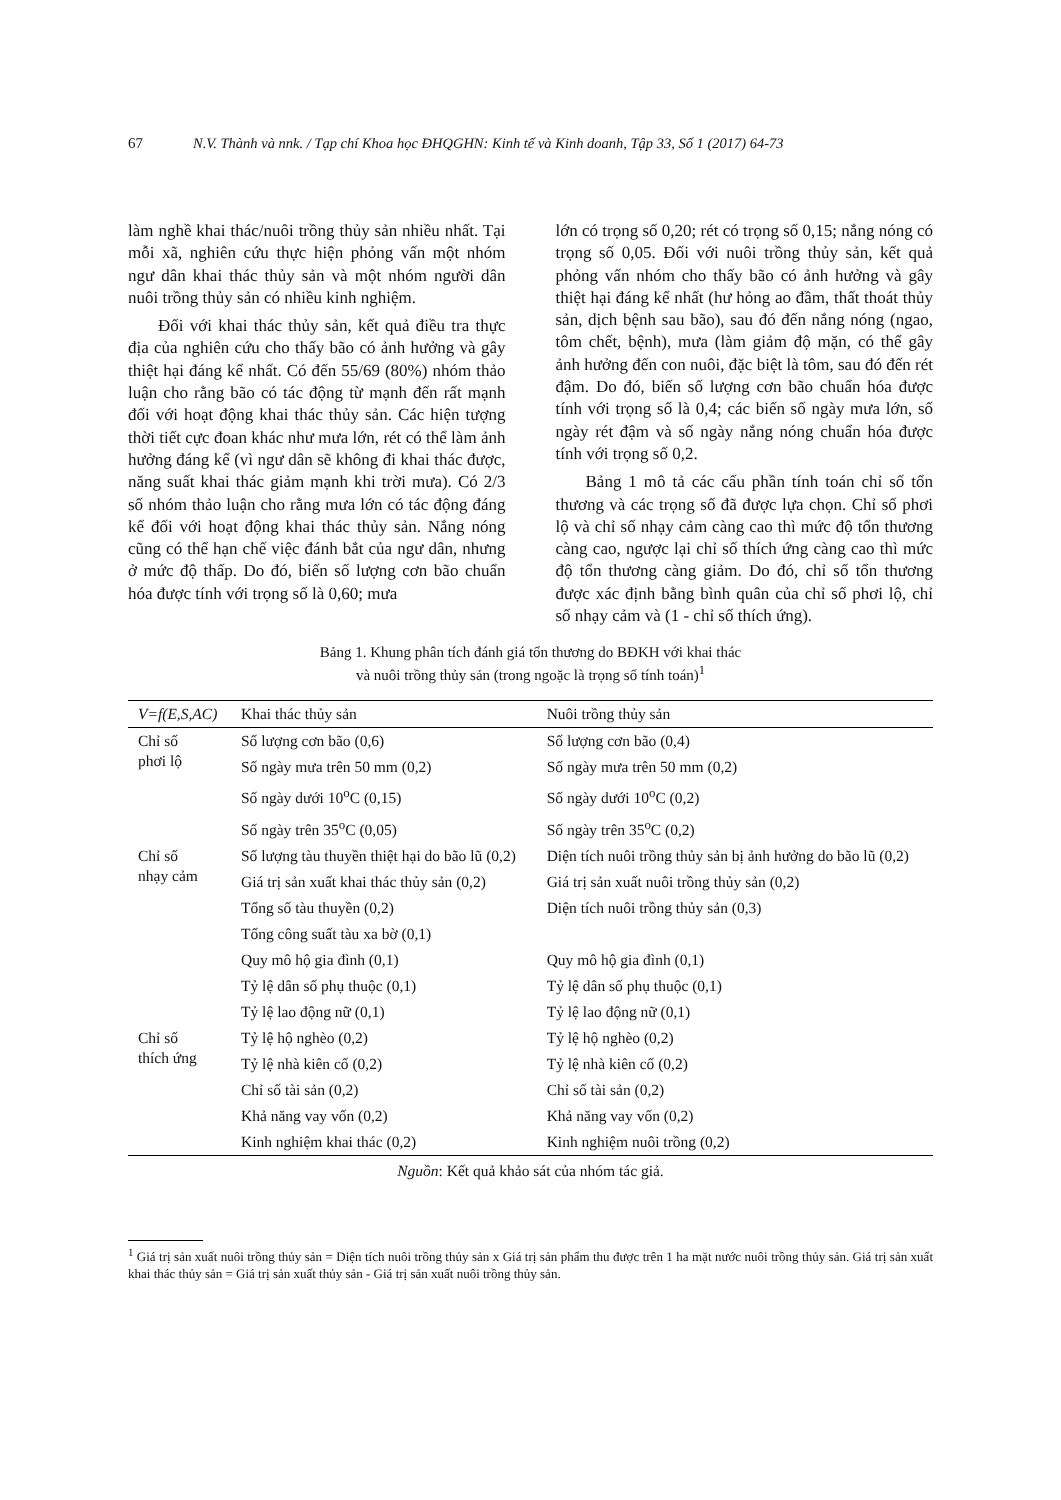67 N.V. Thành và nnk. / Tạp chí Khoa học ĐHQGHN: Kinh tế và Kinh doanh, Tập 33, Số 1 (2017) 64-73
làm nghề khai thác/nuôi trồng thủy sản nhiều nhất. Tại mỗi xã, nghiên cứu thực hiện phỏng vấn một nhóm ngư dân khai thác thủy sản và một nhóm người dân nuôi trồng thủy sản có nhiều kinh nghiệm.
Đối với khai thác thủy sản, kết quả điều tra thực địa của nghiên cứu cho thấy bão có ảnh hưởng và gây thiệt hại đáng kể nhất. Có đến 55/69 (80%) nhóm thảo luận cho rằng bão có tác động từ mạnh đến rất mạnh đối với hoạt động khai thác thủy sản. Các hiện tượng thời tiết cực đoan khác như mưa lớn, rét có thể làm ảnh hưởng đáng kể (vì ngư dân sẽ không đi khai thác được, năng suất khai thác giảm mạnh khi trời mưa). Có 2/3 số nhóm thảo luận cho rằng mưa lớn có tác động đáng kể đối với hoạt động khai thác thủy sản. Nắng nóng cũng có thể hạn chế việc đánh bắt của ngư dân, nhưng ở mức độ thấp. Do đó, biến số lượng cơn bão chuẩn hóa được tính với trọng số là 0,60; mưa
lớn có trọng số 0,20; rét có trọng số 0,15; nắng nóng có trọng số 0,05. Đối với nuôi trồng thủy sản, kết quả phỏng vấn nhóm cho thấy bão có ảnh hưởng và gây thiệt hại đáng kể nhất (hư hỏng ao đầm, thất thoát thủy sản, dịch bệnh sau bão), sau đó đến nắng nóng (ngao, tôm chết, bệnh), mưa (làm giảm độ mặn, có thể gây ảnh hưởng đến con nuôi, đặc biệt là tôm, sau đó đến rét đậm. Do đó, biến số lượng cơn bão chuẩn hóa được tính với trọng số là 0,4; các biến số ngày mưa lớn, số ngày rét đậm và số ngày nắng nóng chuẩn hóa được tính với trọng số 0,2.
Bảng 1 mô tả các cấu phần tính toán chỉ số tổn thương và các trọng số đã được lựa chọn. Chỉ số phơi lộ và chỉ số nhạy cảm càng cao thì mức độ tổn thương càng cao, ngược lại chỉ số thích ứng càng cao thì mức độ tổn thương càng giảm. Do đó, chỉ số tổn thương được xác định bằng bình quân của chỉ số phơi lộ, chỉ số nhạy cảm và (1 - chỉ số thích ứng).
Bảng 1. Khung phân tích đánh giá tổn thương do BĐKH với khai thác
và nuôi trồng thủy sản (trong ngoặc là trọng số tính toán)<sup>1</sup>
| V=f(E,S,AC) | Khai thác thủy sản | Nuôi trồng thủy sản |
| --- | --- | --- |
| Chỉ số phơi lộ | Số lượng cơn bão (0,6) | Số lượng cơn bão (0,4) |
| | Số ngày mưa trên 50 mm (0,2) | Số ngày mưa trên 50 mm (0,2) |
| | Số ngày dưới 10<sup>o</sup>C (0,15) | Số ngày dưới 10<sup>o</sup>C (0,2) |
| | Số ngày trên 35<sup>o</sup>C (0,05) | Số ngày trên 35<sup>o</sup>C (0,2) |
| Chỉ số nhạy cảm | Số lượng tàu thuyền thiệt hại do bão lũ (0,2) | Diện tích nuôi trồng thủy sản bị ảnh hưởng do bão lũ (0,2) |
| | Giá trị sản xuất khai thác thủy sản (0,2) | Giá trị sản xuất nuôi trồng thủy sản (0,2) |
| | Tổng số tàu thuyền (0,2) | Diện tích nuôi trồng thủy sản (0,3) |
| | Tổng công suất tàu xa bờ (0,1) | |
| | Quy mô hộ gia đình (0,1) | Quy mô hộ gia đình (0,1) |
| | Tỷ lệ dân số phụ thuộc (0,1) | Tỷ lệ dân số phụ thuộc (0,1) |
| | Tỷ lệ lao động nữ (0,1) | Tỷ lệ lao động nữ (0,1) |
| Chỉ số thích ứng | Tỷ lệ hộ nghèo (0,2) | Tỷ lệ hộ nghèo (0,2) |
| | Tỷ lệ nhà kiên cố (0,2) | Tỷ lệ nhà kiên cố (0,2) |
| | Chỉ số tài sản (0,2) | Chỉ số tài sản (0,2) |
| | Khả năng vay vốn (0,2) | Khả năng vay vốn (0,2) |
| | Kinh nghiệm khai thác (0,2) | Kinh nghiệm nuôi trồng (0,2) |
Nguồn: Kết quả khảo sát của nhóm tác giả.
<sup>1</sup> Giá trị sản xuất nuôi trồng thủy sản = Diện tích nuôi trồng thủy sản x Giá trị sản phẩm thu được trên 1 ha mặt nước nuôi trồng thủy sản. Giá trị sản xuất khai thác thủy sản = Giá trị sản xuất thủy sản - Giá trị sản xuất nuôi trồng thủy sản.